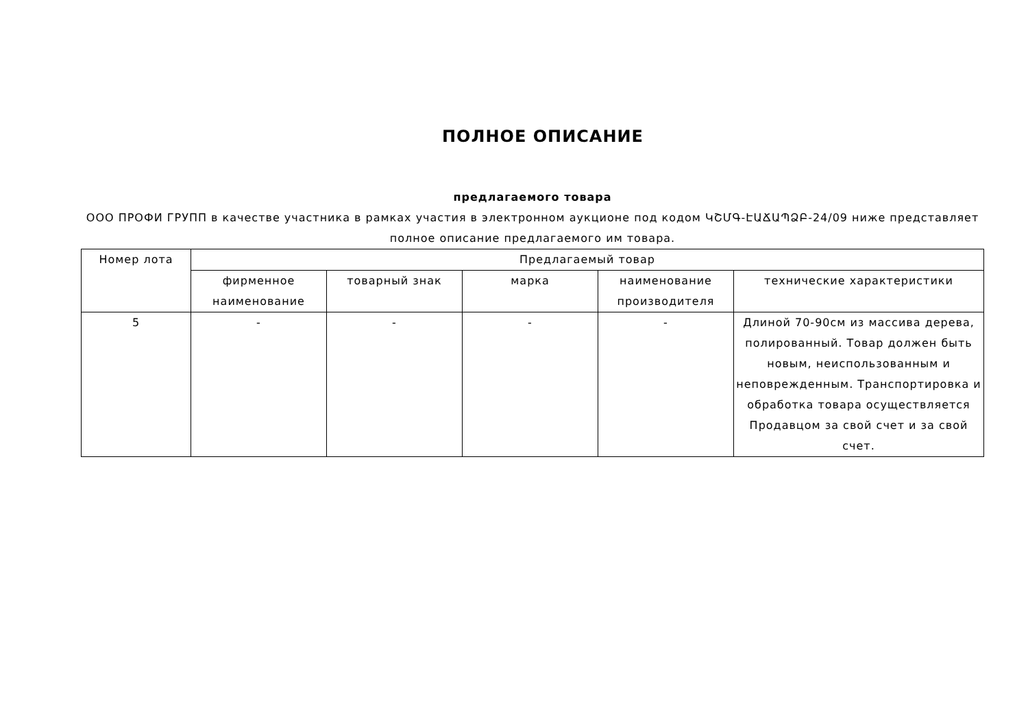ПОЛНОЕ ОПИСАНИЕ
предлагаемого товара
ООО ПРОФИ ГРУПП в качестве участника в рамках участия в электронном аукционе под кодом ԿՇՄԳ-ԷԱՃԱՊՁԲ-24/09 ниже представляет полное описание предлагаемого им товара.
| Номер лота | Предлагаемый товар | | | | |
| --- | --- | --- | --- | --- | --- |
| | фирменное наименование | товарный знак | марка | наименование производителя | технические характеристики |
| 5 | - | - | - | - | Длиной 70-90см из массива дерева, полированный. Товар должен быть новым, неиспользованным и неповрежденным. Транспортировка и обработка товара осуществляется Продавцом за свой счет и за свой счет. |